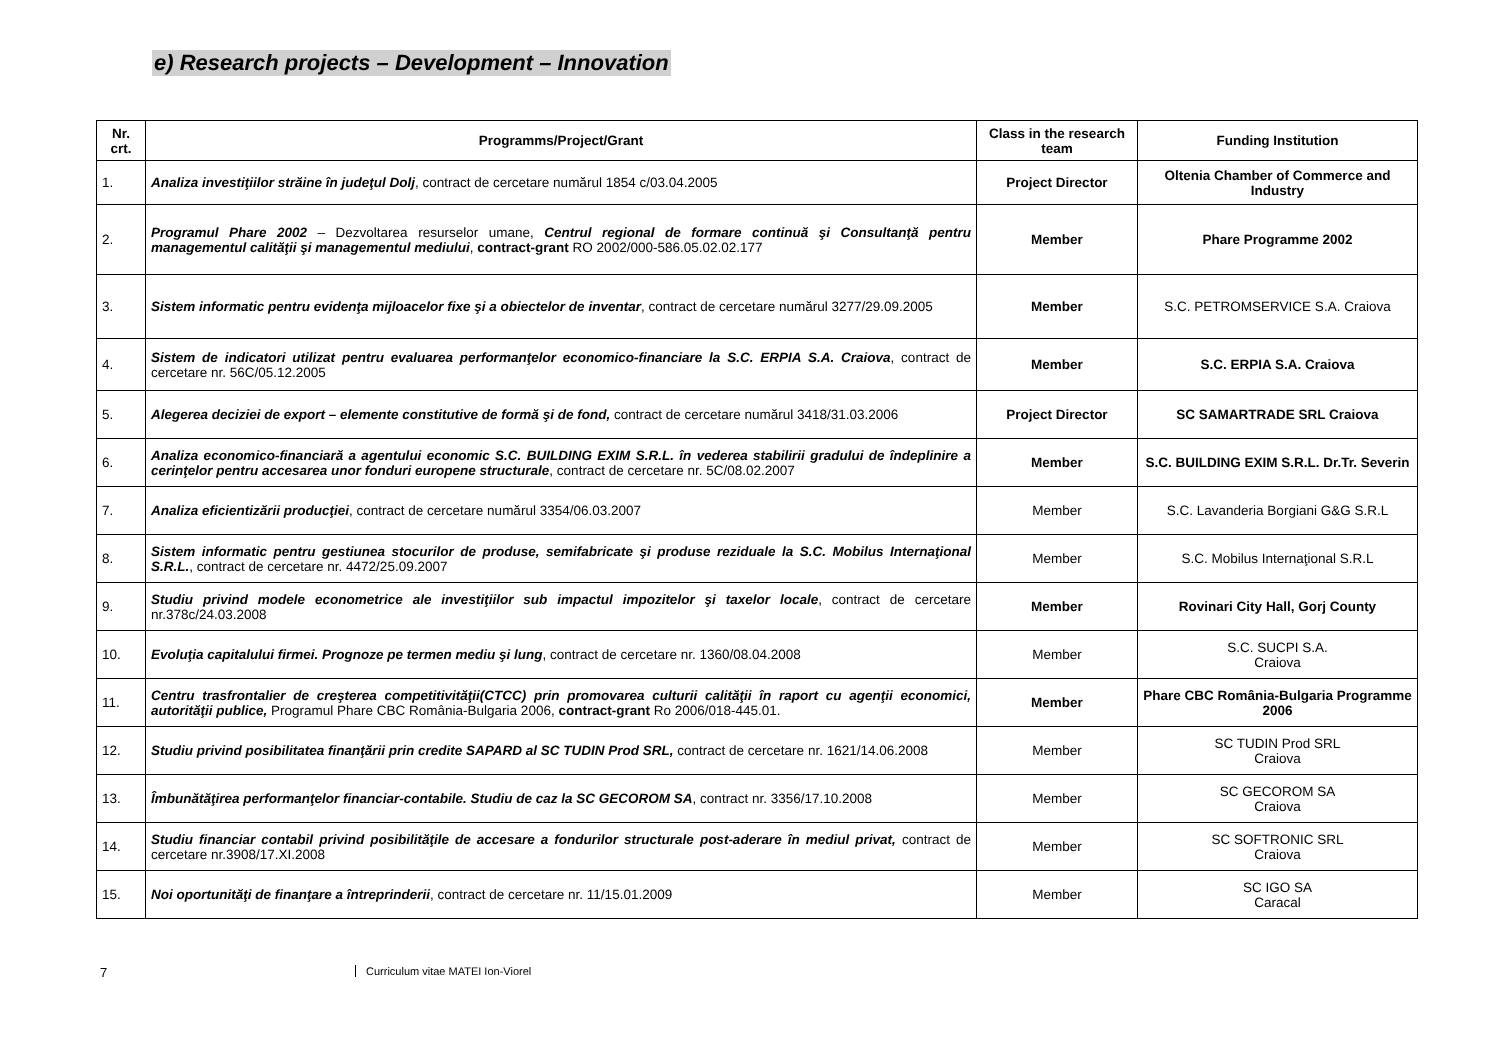e) Research projects – Development – Innovation
| Nr. crt. | Programms/Project/Grant | Class in the research team | Funding Institution |
| --- | --- | --- | --- |
| 1. | Analiza investiţiilor străine în judeţul Dolj , contract de cercetare numărul 1854 c/03.04.2005 | Project Director | Oltenia Chamber of Commerce and Industry |
| 2. | Programul Phare 2002 – Dezvoltarea resurselor umane, Centrul regional de formare continuă şi Consultanţă pentru managementul calităţii şi managementul mediului , contract-grant RO 2002/000-586.05.02.02.177 | Member | Phare Programme 2002 |
| 3. | Sistem informatic pentru evidenţa mijloacelor fixe şi a obiectelor de inventar , contract de cercetare numărul 3277/29.09.2005 | Member | S.C. PETROMSERVICE S.A. Craiova |
| 4. | Sistem de indicatori utilizat pentru evaluarea performanţelor economico-financiare la S.C. ERPIA S.A. Craiova , contract de cercetare nr. 56C/05.12.2005 | Member | S.C. ERPIA S.A. Craiova |
| 5. | Alegerea deciziei de export – elemente constitutive de formă şi de fond, contract de cercetare numărul 3418/31.03.2006 | Project Director | SC SAMARTRADE SRL Craiova |
| 6. | Analiza economico-financiară a agentului economic S.C. BUILDING EXIM S.R.L. în vederea stabilirii gradului de îndeplinire a cerinţelor pentru accesarea unor fonduri europene structurale , contract de cercetare nr. 5C/08.02.2007 | Member | S.C. BUILDING EXIM S.R.L. Dr.Tr. Severin |
| 7. | Analiza eficientizării producţiei , contract de cercetare numărul 3354/06.03.2007 | Member | S.C. Lavanderia Borgiani G&G S.R.L |
| 8. | Sistem informatic pentru gestiunea stocurilor de produse, semifabricate şi produse reziduale la S.C. Mobilus Internaţional S.R.L. , contract de cercetare nr. 4472/25.09.2007 | Member | S.C. Mobilus Internaţional S.R.L |
| 9. | Studiu privind modele econometrice ale investiţiilor sub impactul impozitelor şi taxelor locale , contract de cercetare nr.378c/24.03.2008 | Member | Rovinari City Hall, Gorj County |
| 10. | Evoluţia capitalului firmei. Prognoze pe termen mediu şi lung , contract de cercetare nr. 1360/08.04.2008 | Member | S.C. SUCPI S.A. Craiova |
| 11. | Centru trasfrontalier de creşterea competitivităţii(CTCC) prin promovarea culturii calităţii în raport cu agenţii economici, autorităţii publice, Programul Phare CBC România-Bulgaria 2006, contract-grant Ro 2006/018-445.01. | Member | Phare CBC România-Bulgaria Programme 2006 |
| 12. | Studiu privind posibilitatea finanţării prin credite SAPARD al SC TUDIN Prod SRL, contract de cercetare nr. 1621/14.06.2008 | Member | SC TUDIN Prod SRL Craiova |
| 13. | Îmbunătăţirea performanţelor financiar-contabile. Studiu de caz la SC GECOROM SA , contract nr. 3356/17.10.2008 | Member | SC GECOROM SA Craiova |
| 14. | Studiu financiar contabil privind posibilităţile de accesare a fondurilor structurale post-aderare în mediul privat, contract de cercetare nr.3908/17.XI.2008 | Member | SC SOFTRONIC SRL Craiova |
| 15. | Noi oportunităţi de finanţare a întreprinderii , contract de cercetare nr. 11/15.01.2009 | Member | SC IGO SA Caracal |
7 Curriculum vitae MATEI Ion-Viorel